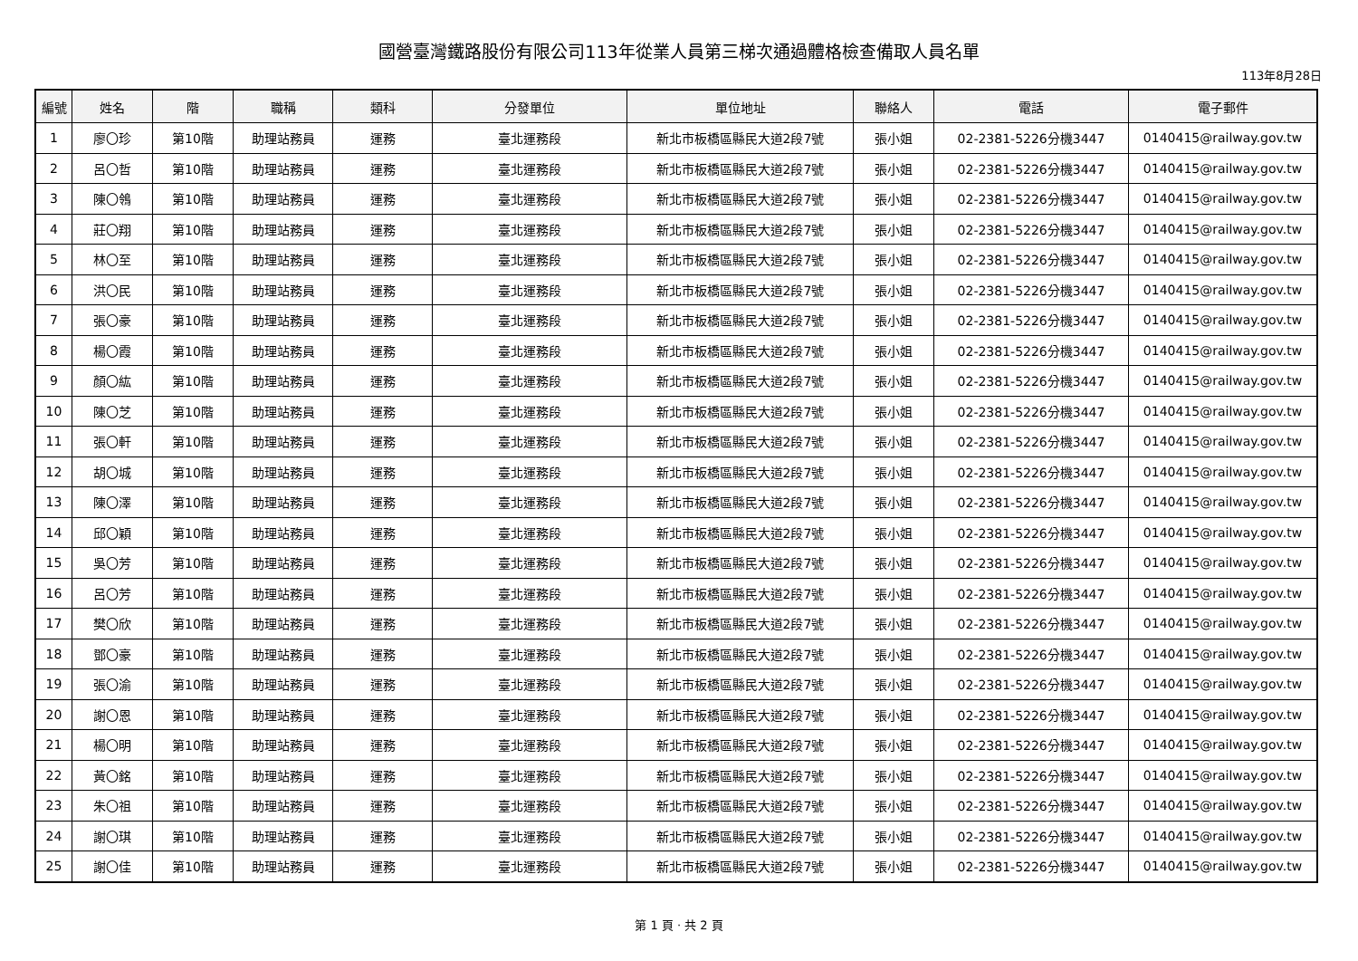國營臺灣鐵路股份有限公司113年從業人員第三梯次通過體格檢查備取人員名單
113年8月28日
| 編號 | 姓名 | 階 | 職稱 | 類科 | 分發單位 | 單位地址 | 聯絡人 | 電話 | 電子郵件 |
| --- | --- | --- | --- | --- | --- | --- | --- | --- | --- |
| 1 | 廖〇珍 | 第10階 | 助理站務員 | 運務 | 臺北運務段 | 新北市板橋區縣民大道2段7號 | 張小姐 | 02-2381-5226分機3447 | 0140415@railway.gov.tw |
| 2 | 呂〇哲 | 第10階 | 助理站務員 | 運務 | 臺北運務段 | 新北市板橋區縣民大道2段7號 | 張小姐 | 02-2381-5226分機3447 | 0140415@railway.gov.tw |
| 3 | 陳〇鴒 | 第10階 | 助理站務員 | 運務 | 臺北運務段 | 新北市板橋區縣民大道2段7號 | 張小姐 | 02-2381-5226分機3447 | 0140415@railway.gov.tw |
| 4 | 莊〇翔 | 第10階 | 助理站務員 | 運務 | 臺北運務段 | 新北市板橋區縣民大道2段7號 | 張小姐 | 02-2381-5226分機3447 | 0140415@railway.gov.tw |
| 5 | 林〇至 | 第10階 | 助理站務員 | 運務 | 臺北運務段 | 新北市板橋區縣民大道2段7號 | 張小姐 | 02-2381-5226分機3447 | 0140415@railway.gov.tw |
| 6 | 洪〇民 | 第10階 | 助理站務員 | 運務 | 臺北運務段 | 新北市板橋區縣民大道2段7號 | 張小姐 | 02-2381-5226分機3447 | 0140415@railway.gov.tw |
| 7 | 張〇豪 | 第10階 | 助理站務員 | 運務 | 臺北運務段 | 新北市板橋區縣民大道2段7號 | 張小姐 | 02-2381-5226分機3447 | 0140415@railway.gov.tw |
| 8 | 楊〇霞 | 第10階 | 助理站務員 | 運務 | 臺北運務段 | 新北市板橋區縣民大道2段7號 | 張小姐 | 02-2381-5226分機3447 | 0140415@railway.gov.tw |
| 9 | 顏〇紘 | 第10階 | 助理站務員 | 運務 | 臺北運務段 | 新北市板橋區縣民大道2段7號 | 張小姐 | 02-2381-5226分機3447 | 0140415@railway.gov.tw |
| 10 | 陳〇芝 | 第10階 | 助理站務員 | 運務 | 臺北運務段 | 新北市板橋區縣民大道2段7號 | 張小姐 | 02-2381-5226分機3447 | 0140415@railway.gov.tw |
| 11 | 張〇軒 | 第10階 | 助理站務員 | 運務 | 臺北運務段 | 新北市板橋區縣民大道2段7號 | 張小姐 | 02-2381-5226分機3447 | 0140415@railway.gov.tw |
| 12 | 胡〇城 | 第10階 | 助理站務員 | 運務 | 臺北運務段 | 新北市板橋區縣民大道2段7號 | 張小姐 | 02-2381-5226分機3447 | 0140415@railway.gov.tw |
| 13 | 陳〇澤 | 第10階 | 助理站務員 | 運務 | 臺北運務段 | 新北市板橋區縣民大道2段7號 | 張小姐 | 02-2381-5226分機3447 | 0140415@railway.gov.tw |
| 14 | 邱〇穎 | 第10階 | 助理站務員 | 運務 | 臺北運務段 | 新北市板橋區縣民大道2段7號 | 張小姐 | 02-2381-5226分機3447 | 0140415@railway.gov.tw |
| 15 | 吳〇芳 | 第10階 | 助理站務員 | 運務 | 臺北運務段 | 新北市板橋區縣民大道2段7號 | 張小姐 | 02-2381-5226分機3447 | 0140415@railway.gov.tw |
| 16 | 呂〇芳 | 第10階 | 助理站務員 | 運務 | 臺北運務段 | 新北市板橋區縣民大道2段7號 | 張小姐 | 02-2381-5226分機3447 | 0140415@railway.gov.tw |
| 17 | 樊〇欣 | 第10階 | 助理站務員 | 運務 | 臺北運務段 | 新北市板橋區縣民大道2段7號 | 張小姐 | 02-2381-5226分機3447 | 0140415@railway.gov.tw |
| 18 | 鄧〇豪 | 第10階 | 助理站務員 | 運務 | 臺北運務段 | 新北市板橋區縣民大道2段7號 | 張小姐 | 02-2381-5226分機3447 | 0140415@railway.gov.tw |
| 19 | 張〇渝 | 第10階 | 助理站務員 | 運務 | 臺北運務段 | 新北市板橋區縣民大道2段7號 | 張小姐 | 02-2381-5226分機3447 | 0140415@railway.gov.tw |
| 20 | 謝〇恩 | 第10階 | 助理站務員 | 運務 | 臺北運務段 | 新北市板橋區縣民大道2段7號 | 張小姐 | 02-2381-5226分機3447 | 0140415@railway.gov.tw |
| 21 | 楊〇明 | 第10階 | 助理站務員 | 運務 | 臺北運務段 | 新北市板橋區縣民大道2段7號 | 張小姐 | 02-2381-5226分機3447 | 0140415@railway.gov.tw |
| 22 | 黃〇銘 | 第10階 | 助理站務員 | 運務 | 臺北運務段 | 新北市板橋區縣民大道2段7號 | 張小姐 | 02-2381-5226分機3447 | 0140415@railway.gov.tw |
| 23 | 朱〇祖 | 第10階 | 助理站務員 | 運務 | 臺北運務段 | 新北市板橋區縣民大道2段7號 | 張小姐 | 02-2381-5226分機3447 | 0140415@railway.gov.tw |
| 24 | 謝〇琪 | 第10階 | 助理站務員 | 運務 | 臺北運務段 | 新北市板橋區縣民大道2段7號 | 張小姐 | 02-2381-5226分機3447 | 0140415@railway.gov.tw |
| 25 | 謝〇佳 | 第10階 | 助理站務員 | 運務 | 臺北運務段 | 新北市板橋區縣民大道2段7號 | 張小姐 | 02-2381-5226分機3447 | 0140415@railway.gov.tw |
第 1 頁 · 共 2 頁